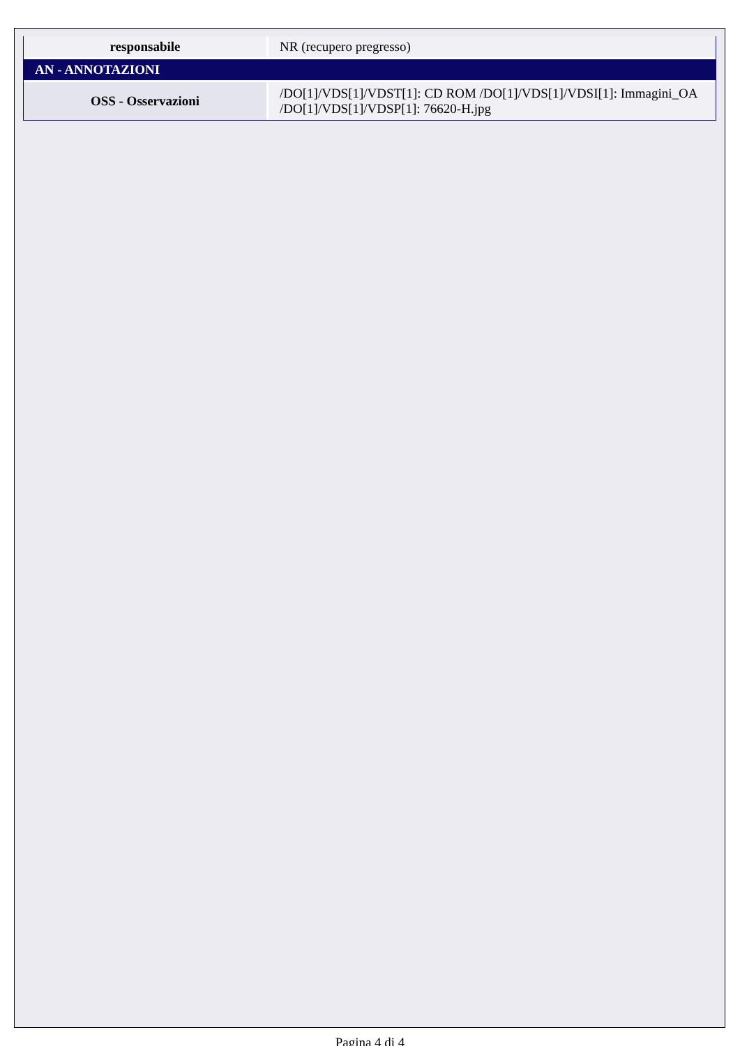| responsabile | NR (recupero pregresso) |
| AN - ANNOTAZIONI | |
| OSS - Osservazioni | /DO[1]/VDS[1]/VDST[1]: CD ROM /DO[1]/VDS[1]/VDSI[1]: Immagini_OA /DO[1]/VDS[1]/VDSP[1]: 76620-H.jpg |
Pagina 4 di 4